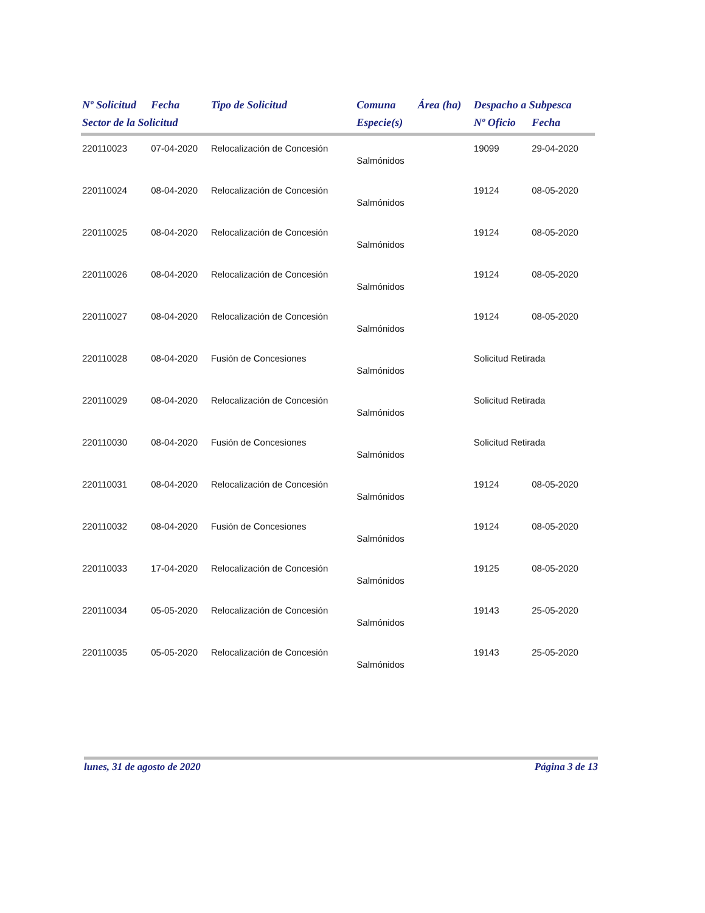| Nº Solicitud | Fecha | Tipo de Solicitud | Comuna | Área (ha) | Despacho a Subpesca | |
| --- | --- | --- | --- | --- | --- | --- |
| Sector de la Solicitud | | | Especie(s) | | Nº Oficio | Fecha |
| 220110023 | 07-04-2020 | Relocalización de Concesión | | | 19099 | 29-04-2020 |
| | | | Salmónidos | | | |
| 220110024 | 08-04-2020 | Relocalización de Concesión | | | 19124 | 08-05-2020 |
| | | | Salmónidos | | | |
| 220110025 | 08-04-2020 | Relocalización de Concesión | | | 19124 | 08-05-2020 |
| | | | Salmónidos | | | |
| 220110026 | 08-04-2020 | Relocalización de Concesión | | | 19124 | 08-05-2020 |
| | | | Salmónidos | | | |
| 220110027 | 08-04-2020 | Relocalización de Concesión | | | 19124 | 08-05-2020 |
| | | | Salmónidos | | | |
| 220110028 | 08-04-2020 | Fusión de Concesiones | | | Solicitud Retirada | |
| | | | Salmónidos | | | |
| 220110029 | 08-04-2020 | Relocalización de Concesión | | | Solicitud Retirada | |
| | | | Salmónidos | | | |
| 220110030 | 08-04-2020 | Fusión de Concesiones | | | Solicitud Retirada | |
| | | | Salmónidos | | | |
| 220110031 | 08-04-2020 | Relocalización de Concesión | | | 19124 | 08-05-2020 |
| | | | Salmónidos | | | |
| 220110032 | 08-04-2020 | Fusión de Concesiones | | | 19124 | 08-05-2020 |
| | | | Salmónidos | | | |
| 220110033 | 17-04-2020 | Relocalización de Concesión | | | 19125 | 08-05-2020 |
| | | | Salmónidos | | | |
| 220110034 | 05-05-2020 | Relocalización de Concesión | | | 19143 | 25-05-2020 |
| | | | Salmónidos | | | |
| 220110035 | 05-05-2020 | Relocalización de Concesión | | | 19143 | 25-05-2020 |
| | | | Salmónidos | | | |
lunes, 31 de agosto de 2020 Página 3 de 13